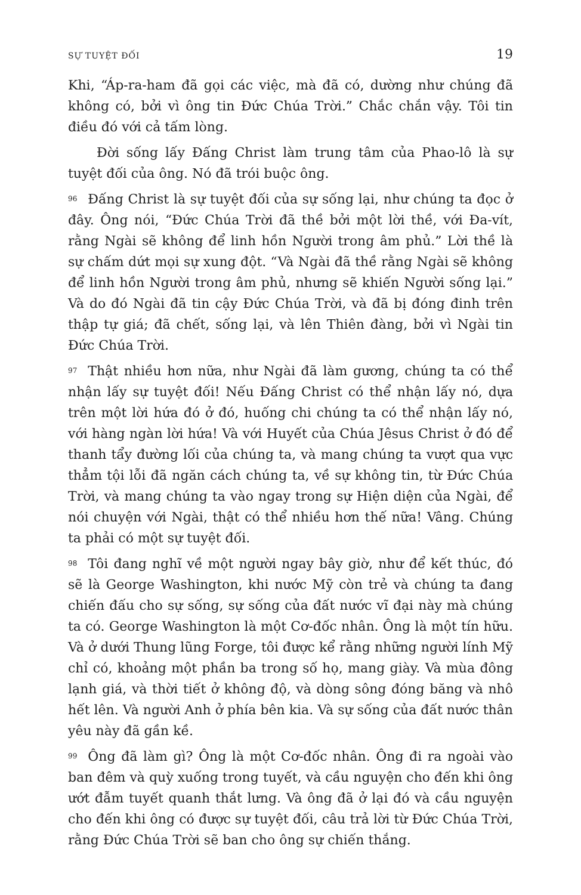SỰ TUYỆT ĐỐI 19
Khi, “Áp-ra-ham đã gọi các việc, mà đã có, dường như chúng đã không có, bởi vì ông tin Đức Chúa Trời.” Chắc chắn vậy. Tôi tin điều đó với cả tấm lòng.
Đời sống lấy Đấng Christ làm trung tâm của Phao-lô là sự tuyệt đối của ông. Nó đã trói buộc ông.
96 Đấng Christ là sự tuyệt đối của sự sống lại, như chúng ta đọc ở đây. Ông nói, “Đức Chúa Trời đã thề bởi một lời thề, với Đa-vít, rằng Ngài sẽ không để linh hồn Người trong âm phủ.” Lời thề là sự chấm dứt mọi sự xung đột. “Và Ngài đã thề rằng Ngài sẽ không để linh hồn Người trong âm phủ, nhưng sẽ khiến Người sống lại.” Và do đó Ngài đã tin cậy Đức Chúa Trời, và đã bị đóng đinh trên thập tự giá; đã chết, sống lại, và lên Thiên đàng, bởi vì Ngài tin Đức Chúa Trời.
97 Thật nhiều hơn nữa, như Ngài đã làm gương, chúng ta có thể nhận lấy sự tuyệt đối! Nếu Đấng Christ có thể nhận lấy nó, dựa trên một lời hứa đó ở đó, huống chi chúng ta có thể nhận lấy nó, với hàng ngàn lời hứa! Và với Huyết của Chúa Jêsus Christ ở đó để thanh tẩy đường lối của chúng ta, và mang chúng ta vượt qua vực thẳm tội lỗi đã ngăn cách chúng ta, về sự không tin, từ Đức Chúa Trời, và mang chúng ta vào ngay trong sự Hiện diện của Ngài, để nói chuyện với Ngài, thật có thể nhiều hơn thế nữa! Vâng. Chúng ta phải có một sự tuyệt đối.
98 Tôi đang nghĩ về một người ngay bây giờ, như để kết thúc, đó sẽ là George Washington, khi nước Mỹ còn trẻ và chúng ta đang chiến đấu cho sự sống, sự sống của đất nước vĩ đại này mà chúng ta có. George Washington là một Cơ-đốc nhân. Ông là một tín hữu. Và ở dưới Thung lũng Forge, tôi được kể rằng những người lính Mỹ chỉ có, khoảng một phần ba trong số họ, mang giày. Và mùa đông lạnh giá, và thời tiết ở không độ, và dòng sông đóng băng và nhô hết lên. Và người Anh ở phía bên kia. Và sự sống của đất nước thân yêu này đã gần kề.
99 Ông đã làm gì? Ông là một Cơ-đốc nhân. Ông đi ra ngoài vào ban đêm và quỳ xuống trong tuyết, và cầu nguyện cho đến khi ông ướt đẫm tuyết quanh thắt lưng. Và ông đã ở lại đó và cầu nguyện cho đến khi ông có được sự tuyệt đối, câu trả lời từ Đức Chúa Trời, rằng Đức Chúa Trời sẽ ban cho ông sự chiến thắng.